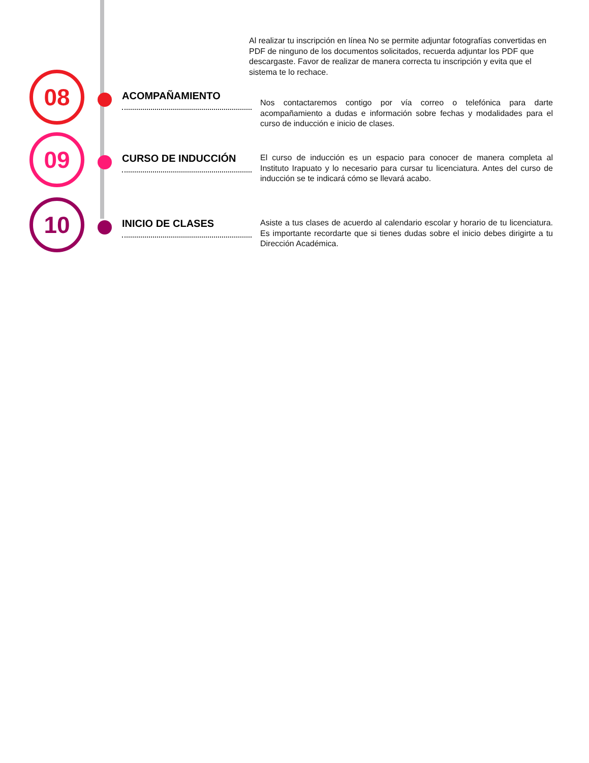Al realizar tu inscripción en línea No se permite adjuntar fotografías convertidas en PDF de ninguno de los documentos solicitados, recuerda adjuntar los PDF que descargaste. Favor de realizar de manera correcta tu inscripción y evita que el sistema te lo rechace.
08
ACOMPAÑAMIENTO
Nos contactaremos contigo por vía correo o telefónica para darte acompañamiento a dudas e información sobre fechas y modalidades para el curso de inducción e inicio de clases.
09
CURSO DE INDUCCIÓN
El curso de inducción es un espacio para conocer de manera completa al Instituto Irapuato y lo necesario para cursar tu licenciatura. Antes del curso de inducción se te indicará cómo se llevará acabo.
10
INICIO DE CLASES
Asiste a tus clases de acuerdo al calendario escolar y horario de tu licenciatura. Es importante recordarte que si tienes dudas sobre el inicio debes dirigirte a tu Dirección Académica.